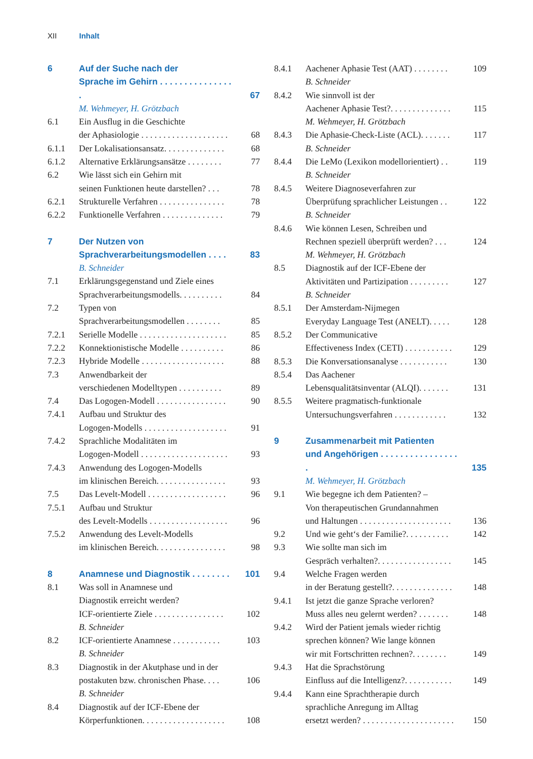XII Inhalt
6 Auf der Suche nach der
Sprache im Gehirn . . . . . . . . . . . . . . . . 67
M. Wehmeyer, H. Grötzbach
6.1 Ein Ausflug in die Geschichte
der Aphasiologie . . . . . . . . . . . . . . . . . . . . 68
6.1.1 Der Lokalisationsansatz. . . . . . . . . . . . . . 68
6.1.2 Alternative Erklärungsansätze . . . . . . . . 77
6.2 Wie lässt sich ein Gehirn mit
seinen Funktionen heute darstellen? . . . 78
6.2.1 Strukturelle Verfahren . . . . . . . . . . . . . . . 78
6.2.2 Funktionelle Verfahren . . . . . . . . . . . . . . 79
7 Der Nutzen von
Sprachverarbeitungsmodellen . . . . 83
B. Schneider
7.1 Erklärungsgegenstand und Ziele eines
Sprachverarbeitungsmodells. . . . . . . . . . 84
7.2 Typen von
Sprachverarbeitungsmodellen . . . . . . . . 85
7.2.1 Serielle Modelle . . . . . . . . . . . . . . . . . . . . 85
7.2.2 Konnektionistische Modelle . . . . . . . . . . 86
7.2.3 Hybride Modelle . . . . . . . . . . . . . . . . . . . 88
7.3 Anwendbarkeit der
verschiedenen Modelltypen . . . . . . . . . . 89
7.4 Das Logogen-Modell . . . . . . . . . . . . . . . . 90
7.4.1 Aufbau und Struktur des
Logogen-Modells . . . . . . . . . . . . . . . . . . . 91
7.4.2 Sprachliche Modalitäten im
Logogen-Modell . . . . . . . . . . . . . . . . . . . . 93
7.4.3 Anwendung des Logogen-Modells
im klinischen Bereich. . . . . . . . . . . . . . . . 93
7.5 Das Levelt-Modell . . . . . . . . . . . . . . . . . . 96
7.5.1 Aufbau und Struktur
des Levelt-Modells . . . . . . . . . . . . . . . . . . 96
7.5.2 Anwendung des Levelt-Modells
im klinischen Bereich. . . . . . . . . . . . . . . . 98
8 Anamnese und Diagnostik . . . . . . . . 101
8.1 Was soll in Anamnese und
Diagnostik erreicht werden?
ICF-orientierte Ziele . . . . . . . . . . . . . . . . 102
B. Schneider
8.2 ICF-orientierte Anamnese . . . . . . . . . . . 103
B. Schneider
8.3 Diagnostik in der Akutphase und in der
postakuten bzw. chronischen Phase. . . . 106
B. Schneider
8.4 Diagnostik auf der ICF-Ebene der
Körperfunktionen. . . . . . . . . . . . . . . . . . . 108
8.4.1 Aachener Aphasie Test (AAT) . . . . . . . . 109
B. Schneider
8.4.2 Wie sinnvoll ist der
Aachener Aphasie Test?. . . . . . . . . . . . . . 115
M. Wehmeyer, H. Grötzbach
8.4.3 Die Aphasie-Check-Liste (ACL). . . . . . . 117
B. Schneider
8.4.4 Die LeMo (Lexikon modellorientiert) . . 119
B. Schneider
8.4.5 Weitere Diagnoseverfahren zur
Überprüfung sprachlicher Leistungen . . 122
B. Schneider
8.4.6 Wie können Lesen, Schreiben und
Rechnen speziell überprüft werden? . . . 124
M. Wehmeyer, H. Grötzbach
8.5 Diagnostik auf der ICF-Ebene der
Aktivitäten und Partizipation . . . . . . . . . 127
B. Schneider
8.5.1 Der Amsterdam-Nijmegen
Everyday Language Test (ANELT). . . . . 128
8.5.2 Der Communicative
Effectiveness Index (CETI) . . . . . . . . . . . 129
8.5.3 Die Konversationsanalyse . . . . . . . . . . . 130
8.5.4 Das Aachener
Lebensqualitätsinventar (ALQI). . . . . . . 131
8.5.5 Weitere pragmatisch-funktionale
Untersuchungsverfahren . . . . . . . . . . . . 132
9 Zusammenarbeit mit Patienten
und Angehörigen . . . . . . . . . . . . . . . . . 135
M. Wehmeyer, H. Grötzbach
9.1 Wie begegne ich dem Patienten? –
Von therapeutischen Grundannahmen
und Haltungen . . . . . . . . . . . . . . . . . . . . . 136
9.2 Und wie geht‘s der Familie?. . . . . . . . . . 142
9.3 Wie sollte man sich im
Gespräch verhalten?. . . . . . . . . . . . . . . . . 145
9.4 Welche Fragen werden
in der Beratung gestellt?. . . . . . . . . . . . . . 148
9.4.1 Ist jetzt die ganze Sprache verloren?
Muss alles neu gelernt werden? . . . . . . . 148
9.4.2 Wird der Patient jemals wieder richtig
sprechen können? Wie lange können
wir mit Fortschritten rechnen?. . . . . . . . 149
9.4.3 Hat die Sprachstörung
Einfluss auf die Intelligenz?. . . . . . . . . . . 149
9.4.4 Kann eine Sprachtherapie durch
sprachliche Anregung im Alltag
ersetzt werden? . . . . . . . . . . . . . . . . . . . . . 150